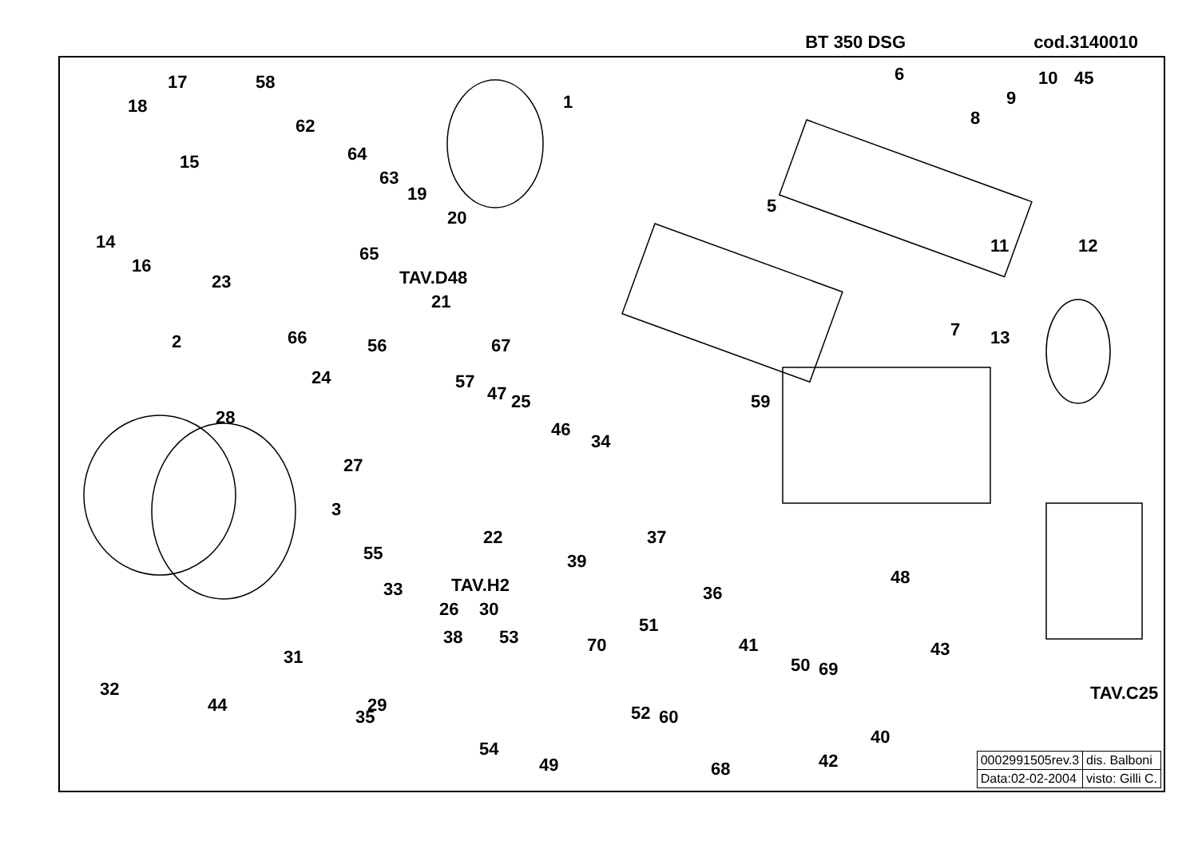BT 350 DSG cod.3140010
1
2
3
5
6
7
8
9
10
11 12
13
14
15
16
17
18
19
20
21
22
23
24
25
26
27
28
29
30
31
32
33
34
35
36
37
38
39
40
41
42
43
44
45
46
47
48
49
50
51
52
53
54
55
56
57
58
59
60
62
63
64
65
66 67
68
69
70
TAV.D48
TAV.H2
TAV.C25
| 0002991505rev.3 | dis. Balboni |
| Data:02-02-2004 | visto: Gilli C. |